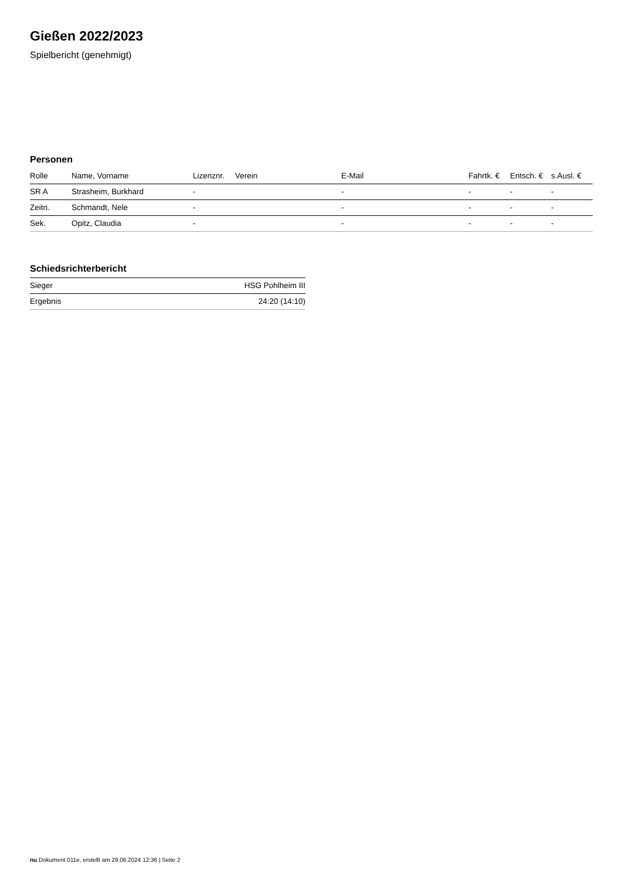Gießen 2022/2023
Spielbericht (genehmigt)
Personen
| Rolle | Name, Vorname | Lizenznr. | Verein | E-Mail | Fahrtk. € | Entsch. € | s.Ausl. € |
| --- | --- | --- | --- | --- | --- | --- | --- |
| SR A | Strasheim, Burkhard | - | | - | - | - | - |
| Zeitn. | Schmandt, Nele | - | | - | - | - | - |
| Sek. | Opitz, Claudia | - | | - | - | - | - |
Schiedsrichterbericht
| Sieger | HSG Pohlheim III |
| Ergebnis | 24:20 (14:10) |
nu.Dokument 011e, erstellt am 29.06.2024 12:36 | Seite 2